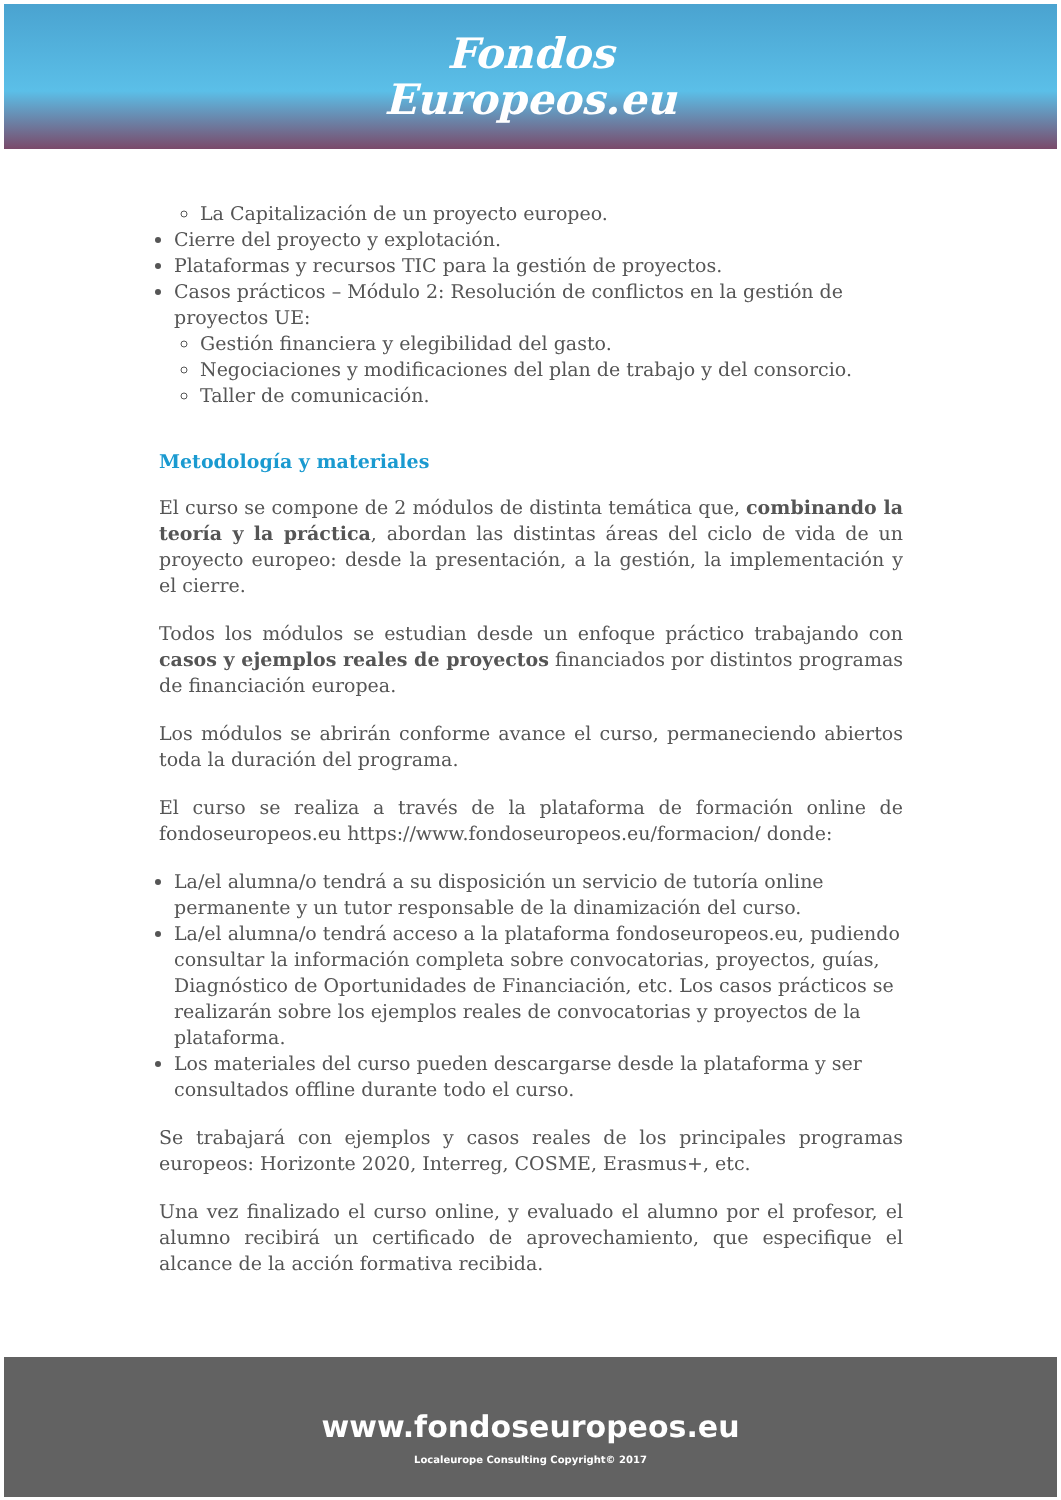Fondos
Europeos.eu
La Capitalización de un proyecto europeo.
Cierre del proyecto y explotación.
Plataformas y recursos TIC para la gestión de proyectos.
Casos prácticos – Módulo 2: Resolución de conflictos en la gestión de proyectos UE:
Gestión financiera y elegibilidad del gasto.
Negociaciones y modificaciones del plan de trabajo y del consorcio.
Taller de comunicación.
Metodología y materiales
El curso se compone de 2 módulos de distinta temática que, combinando la teoría y la práctica, abordan las distintas áreas del ciclo de vida de un proyecto europeo: desde la presentación, a la gestión, la implementación y el cierre.
Todos los módulos se estudian desde un enfoque práctico trabajando con casos y ejemplos reales de proyectos financiados por distintos programas de financiación europea.
Los módulos se abrirán conforme avance el curso, permaneciendo abiertos toda la duración del programa.
El curso se realiza a través de la plataforma de formación online de fondoseuropeos.eu https://www.fondoseuropeos.eu/formacion/ donde:
La/el alumna/o tendrá a su disposición un servicio de tutoría online permanente y un tutor responsable de la dinamización del curso.
La/el alumna/o tendrá acceso a la plataforma fondoseuropeos.eu, pudiendo consultar la información completa sobre convocatorias, proyectos, guías, Diagnóstico de Oportunidades de Financiación, etc. Los casos prácticos se realizarán sobre los ejemplos reales de convocatorias y proyectos de la plataforma.
Los materiales del curso pueden descargarse desde la plataforma y ser consultados offline durante todo el curso.
Se trabajará con ejemplos y casos reales de los principales programas europeos: Horizonte 2020, Interreg, COSME, Erasmus+, etc.
Una vez finalizado el curso online, y evaluado el alumno por el profesor, el alumno recibirá un certificado de aprovechamiento, que especifique el alcance de la acción formativa recibida.
www.fondoseuropeos.eu
Localeurope Consulting Copyright© 2017